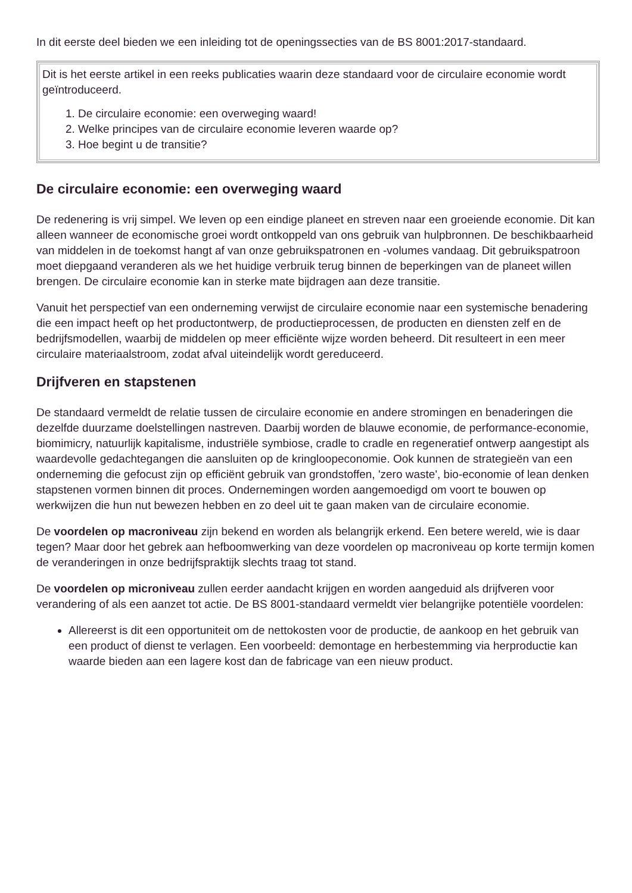In dit eerste deel bieden we een inleiding tot de openingssecties van de BS 8001:2017-standaard.
| Dit is het eerste artikel in een reeks publicaties waarin deze standaard voor de circulaire economie wordt geïntroduceerd. 1. De circulaire economie: een overweging waard! 2. Welke principes van de circulaire economie leveren waarde op? 3. Hoe begint u de transitie? |
De circulaire economie: een overweging waard
De redenering is vrij simpel. We leven op een eindige planeet en streven naar een groeiende economie. Dit kan alleen wanneer de economische groei wordt ontkoppeld van ons gebruik van hulpbronnen. De beschikbaarheid van middelen in de toekomst hangt af van onze gebruikspatronen en -volumes vandaag. Dit gebruikspatroon moet diepgaand veranderen als we het huidige verbruik terug binnen de beperkingen van de planeet willen brengen. De circulaire economie kan in sterke mate bijdragen aan deze transitie.
Vanuit het perspectief van een onderneming verwijst de circulaire economie naar een systemische benadering die een impact heeft op het productontwerp, de productieprocessen, de producten en diensten zelf en de bedrijfsmodellen, waarbij de middelen op meer efficiënte wijze worden beheerd. Dit resulteert in een meer circulaire materiaalstroom, zodat afval uiteindelijk wordt gereduceerd.
Drijfveren en stapstenen
De standaard vermeldt de relatie tussen de circulaire economie en andere stromingen en benaderingen die dezelfde duurzame doelstellingen nastreven. Daarbij worden de blauwe economie, de performance-economie, biomimicry, natuurlijk kapitalisme, industriële symbiose, cradle to cradle en regeneratief ontwerp aangestipt als waardevolle gedachtegangen die aansluiten op de kringloopeconomie. Ook kunnen de strategieën van een onderneming die gefocust zijn op efficiënt gebruik van grondstoffen, 'zero waste', bio-economie of lean denken stapstenen vormen binnen dit proces. Ondernemingen worden aangemoedigd om voort te bouwen op werkwijzen die hun nut bewezen hebben en zo deel uit te gaan maken van de circulaire economie.
De voordelen op macroniveau zijn bekend en worden als belangrijk erkend. Een betere wereld, wie is daar tegen? Maar door het gebrek aan hefboomwerking van deze voordelen op macroniveau op korte termijn komen de veranderingen in onze bedrijfspraktijk slechts traag tot stand.
De voordelen op microniveau zullen eerder aandacht krijgen en worden aangeduid als drijfveren voor verandering of als een aanzet tot actie. De BS 8001-standaard vermeldt vier belangrijke potentiële voordelen:
Allereerst is dit een opportuniteit om de nettokosten voor de productie, de aankoop en het gebruik van een product of dienst te verlagen. Een voorbeeld: demontage en herbestemming via herproductie kan waarde bieden aan een lagere kost dan de fabricage van een nieuw product.